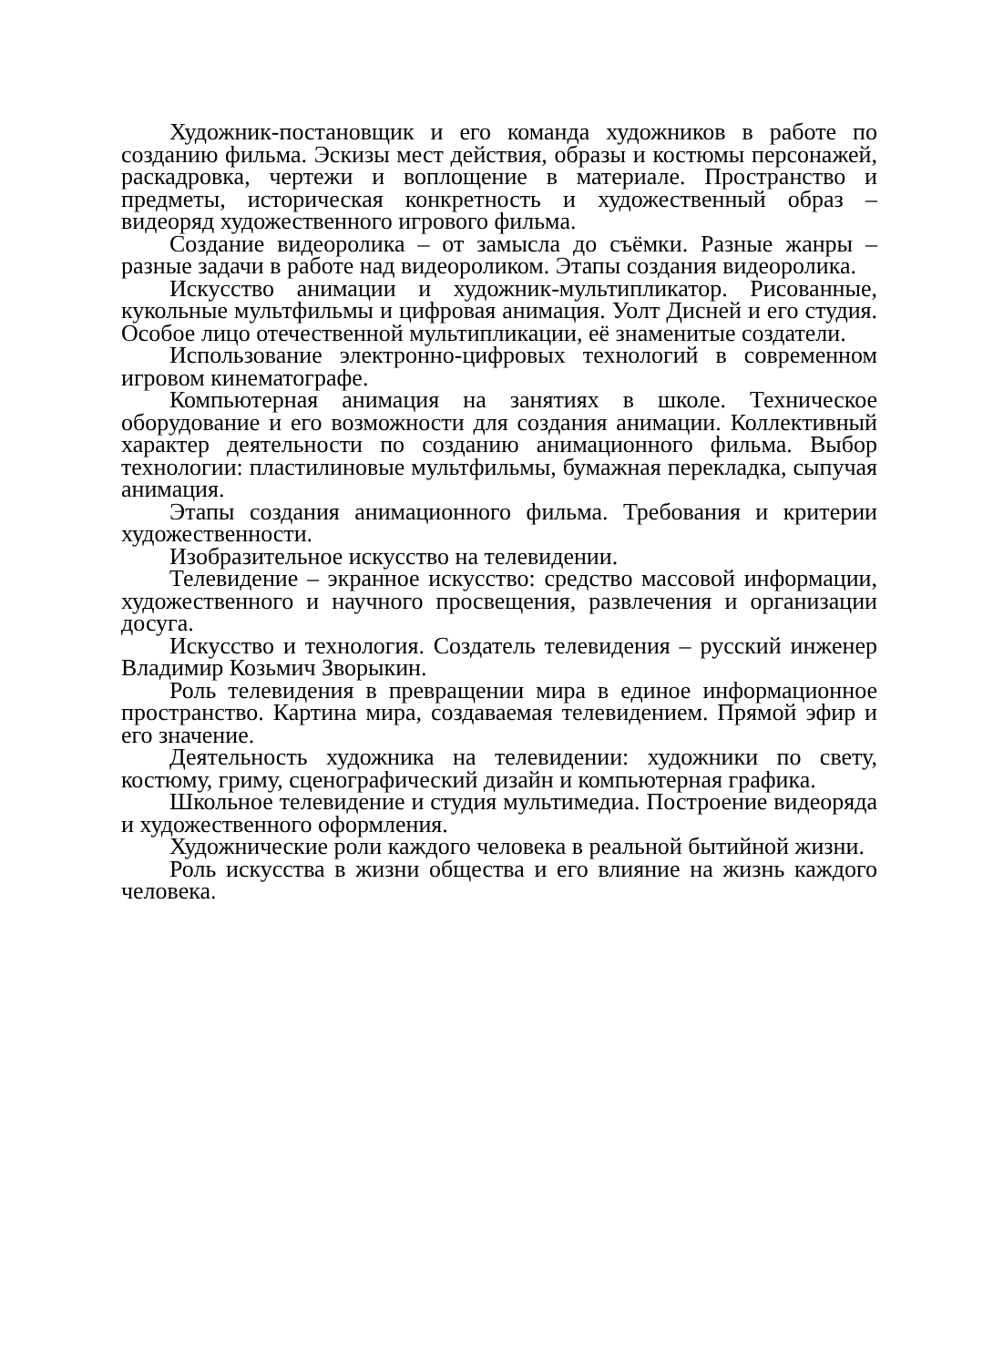Художник-постановщик и его команда художников в работе по созданию фильма. Эскизы мест действия, образы и костюмы персонажей, раскадровка, чертежи и воплощение в материале. Пространство и предметы, историческая конкретность и художественный образ – видеоряд художественного игрового фильма.
Создание видеоролика – от замысла до съёмки. Разные жанры – разные задачи в работе над видеороликом. Этапы создания видеоролика.
Искусство анимации и художник-мультипликатор. Рисованные, кукольные мультфильмы и цифровая анимация. Уолт Дисней и его студия. Особое лицо отечественной мультипликации, её знаменитые создатели.
Использование электронно-цифровых технологий в современном игровом кинематографе.
Компьютерная анимация на занятиях в школе. Техническое оборудование и его возможности для создания анимации. Коллективный характер деятельности по созданию анимационного фильма. Выбор технологии: пластилиновые мультфильмы, бумажная перекладка, сыпучая анимация.
Этапы создания анимационного фильма. Требования и критерии художественности.
Изобразительное искусство на телевидении.
Телевидение – экранное искусство: средство массовой информации, художественного и научного просвещения, развлечения и организации досуга.
Искусство и технология. Создатель телевидения – русский инженер Владимир Козьмич Зворыкин.
Роль телевидения в превращении мира в единое информационное пространство. Картина мира, создаваемая телевидением. Прямой эфир и его значение.
Деятельность художника на телевидении: художники по свету, костюму, гриму, сценографический дизайн и компьютерная графика.
Школьное телевидение и студия мультимедиа. Построение видеоряда и художественного оформления.
Художнические роли каждого человека в реальной бытийной жизни.
Роль искусства в жизни общества и его влияние на жизнь каждого человека.